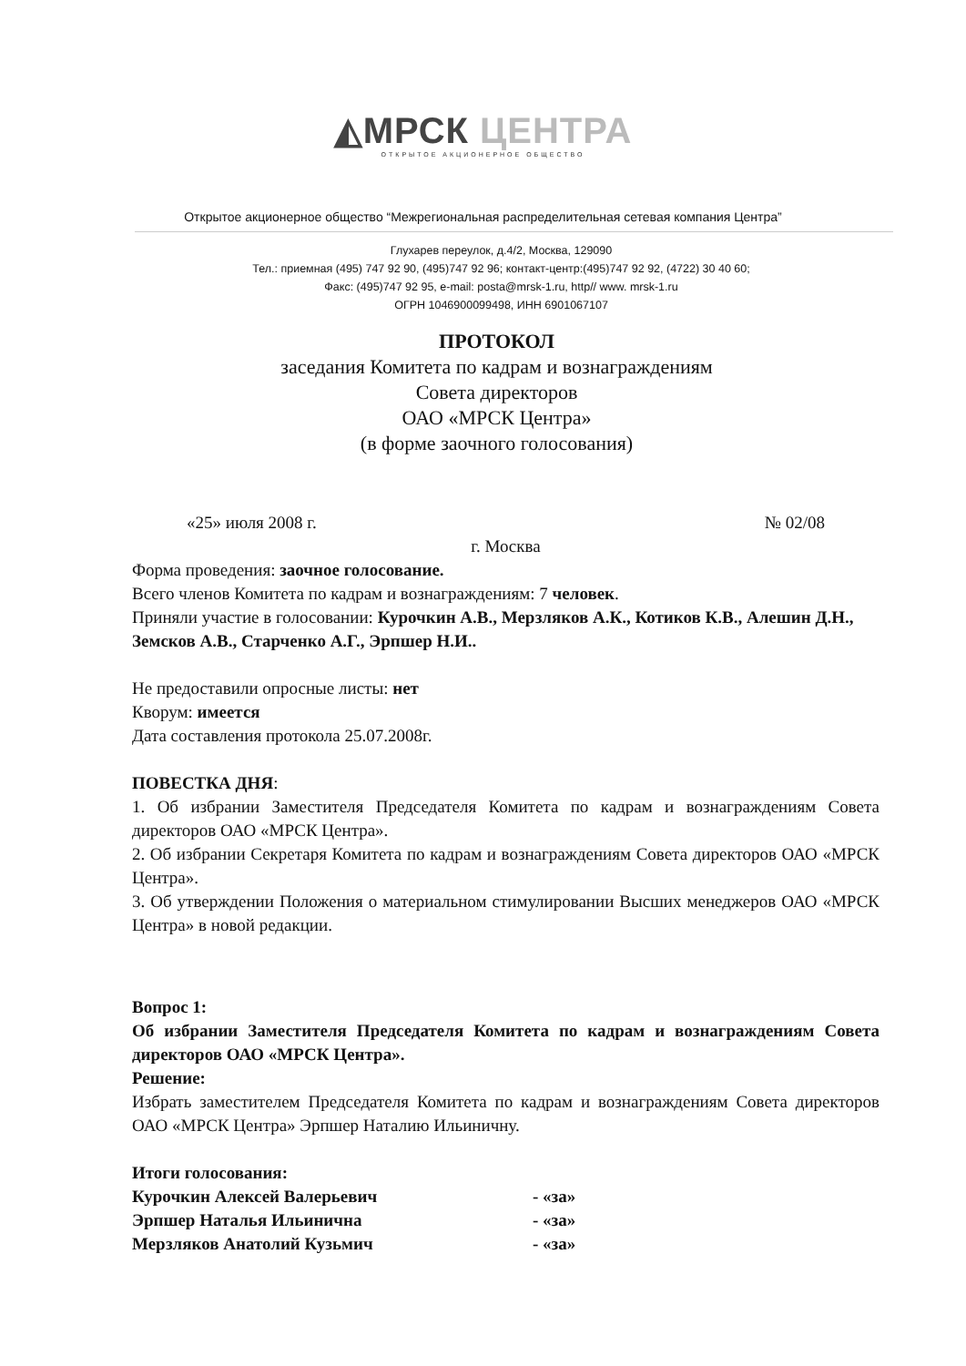◭МРСК ЦЕНТРА
ОТКРЫТОЕ АКЦИОНЕРНОЕ ОБЩЕСТВО
Открытое акционерное общество “Межрегиональная распределительная сетевая компания Центра”
Глухарев переулок, д.4/2, Москва, 129090
Тел.: приемная (495) 747 92 90, (495)747 92 96; контакт-центр:(495)747 92 92, (4722) 30 40 60;
Факс: (495)747 92 95, e-mail: posta@mrsk-1.ru, http// www. mrsk-1.ru
ОГРН 1046900099498, ИНН 6901067107
ПРОТОКОЛ
заседания Комитета по кадрам и вознаграждениям
Совета директоров
ОАО «МРСК Центра»
(в форме заочного голосования)
«25» июля 2008 г. № 02/08
г. Москва
Форма проведения: заочное голосование.
Всего членов Комитета по кадрам и вознаграждениям: 7 человек.
Приняли участие в голосовании: Курочкин А.В., Мерзляков А.К., Котиков К.В., Алешин Д.Н., Земсков А.В., Старченко А.Г., Эрпшер Н.И..
Не предоставили опросные листы: нет
Кворум: имеется
Дата составления протокола 25.07.2008г.
ПОВЕСТКА ДНЯ:
1. Об избрании Заместителя Председателя Комитета по кадрам и вознаграждениям Совета директоров ОАО «МРСК Центра».
2. Об избрании Секретаря Комитета по кадрам и вознаграждениям Совета директоров ОАО «МРСК Центра».
3. Об утверждении Положения о материальном стимулировании Высших менеджеров ОАО «МРСК Центра» в новой редакции.
Вопрос 1:
Об избрании Заместителя Председателя Комитета по кадрам и вознаграждениям Совета директоров ОАО «МРСК Центра».
Решение:
Избрать заместителем Председателя Комитета по кадрам и вознаграждениям Совета директоров ОАО «МРСК Центра» Эрпшер Наталию Ильиничну.
Итоги голосования:
Курочкин Алексей Валерьевич - «за»
Эрпшер Наталья Ильинична - «за»
Мерзляков Анатолий Кузьмич - «за»